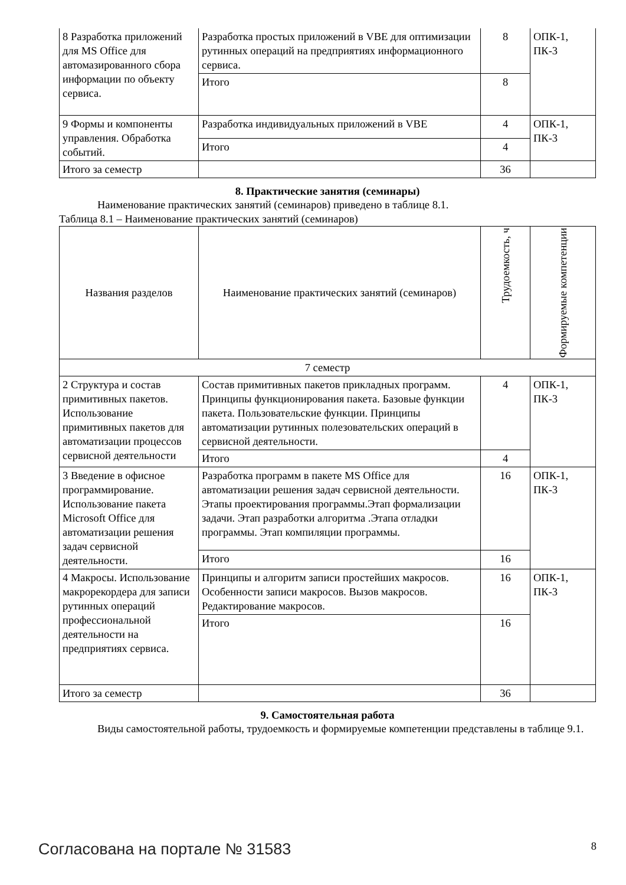| 8 Разработка приложений для MS Office для автомазированного сбора информации по объекту сервиса. | Разработка простых приложений в VBE для оптимизации рутинных операций на предприятиях информационного сервиса. | 8 | ОПК-1, ПК-3 |
| | Итого | 8 | |
| 9 Формы и компоненты управления. Обработка событий. | Разработка индивидуальных приложений в VBE | 4 | ОПК-1, ПК-3 |
| | Итого | 4 | |
| Итого за семестр | | 36 | |
8. Практические занятия (семинары)
Наименование практических занятий (семинаров) приведено в таблице 8.1.
Таблица 8.1 – Наименование практических занятий (семинаров)
| Названия разделов | Наименование практических занятий (семинаров) | Трудоемкость, ч | Формируемые компетенции |
| --- | --- | --- | --- |
| 7 семестр | | | |
| 2 Структура и состав примитивных пакетов. Использование примитивных пакетов для автоматизации процессов сервисной деятельности | Состав примитивных пакетов прикладных программ. Принципы функционирования пакета. Базовые функции пакета. Пользовательские функции. Принципы автоматизации рутинных полезовательских операций в сервисной деятельности. | 4 | ОПК-1, ПК-3 |
| | Итого | 4 | |
| 3 Введение в офисное программирование. Использование пакета Microsoft Office для автоматизации решения задач сервисной деятельности. | Разработка программ в пакете MS Office для автоматизации решения задач сервисной деятельности. Этапы проектирования программы.Этап формализации задачи. Этап разработки алгоритма .Этапа отладки программы. Этап компиляции программы. | 16 | ОПК-1, ПК-3 |
| | Итого | 16 | |
| 4 Макросы. Использование макрорекордера для записи рутинных операций профессиональной деятельности на предприятиях сервиса. | Принципы и алгоритм записи простейших макросов. Особенности записи макросов. Вызов макросов. Редактирование макросов. | 16 | ОПК-1, ПК-3 |
| | Итого | 16 | |
| Итого за семестр | | 36 | |
9. Самостоятельная работа
Виды самостоятельной работы, трудоемкость и формируемые компетенции представлены в таблице 9.1.
Согласована на портале № 31583 8